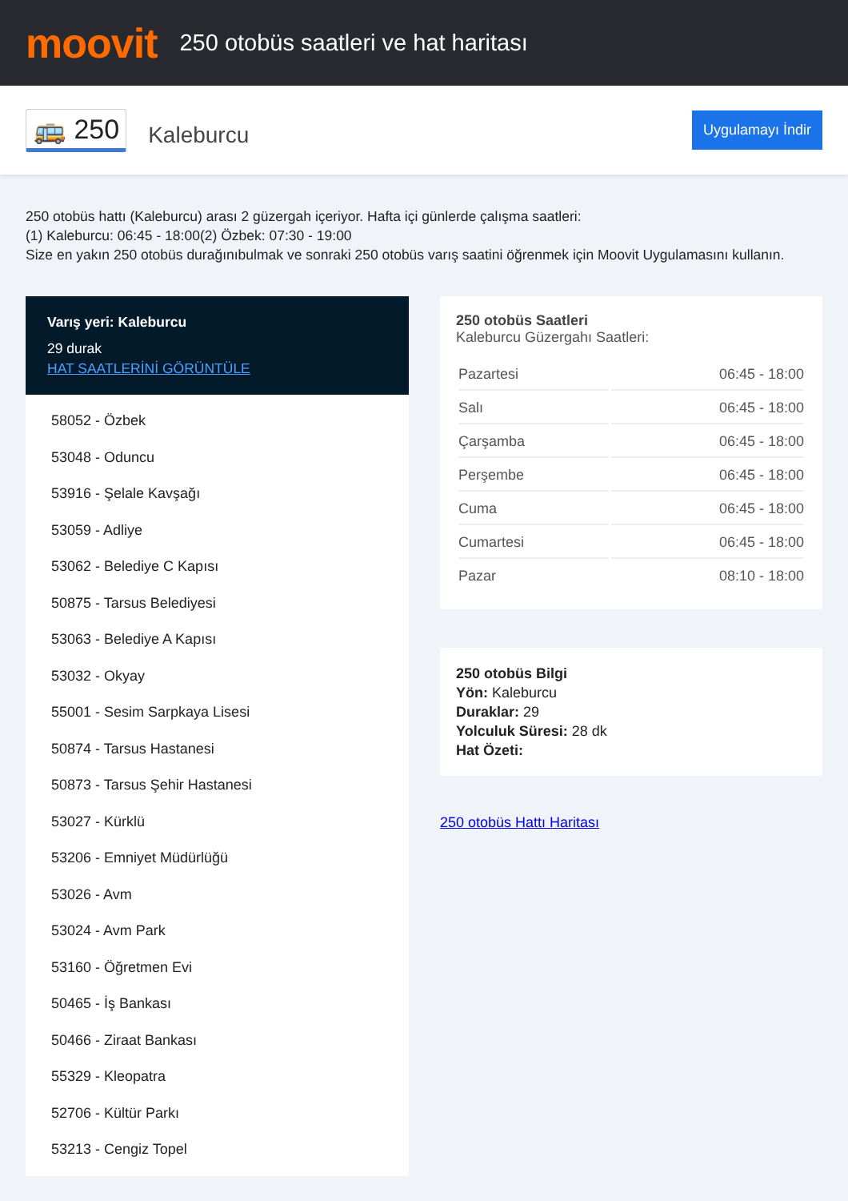moovit
250 otobüs saatleri ve hat haritası
🚌 250
Kaleburcu
Uygulamayı İndir
250 otobüs hattı (Kaleburcu) arası 2 güzergah içeriyor. Hafta içi günlerde çalışma saatleri:
(1) Kaleburcu: 06:45 - 18:00(2) Özbek: 07:30 - 19:00
Size en yakın 250 otobüs durağınıbulmak ve sonraki 250 otobüs varış saatini öğrenmek için Moovit Uygulamasını kullanın.
Varış yeri: Kaleburcu
29 durak
HAT SAATLERİNİ GÖRÜNTÜLE
58052 - Özbek
53048 - Oduncu
53916 - Şelale Kavşağı
53059 - Adliye
53062 - Belediye C Kapısı
50875 - Tarsus Belediyesi
53063 - Belediye A Kapısı
53032 - Okyay
55001 - Sesim Sarpkaya Lisesi
50874 - Tarsus Hastanesi
50873 - Tarsus Şehir Hastanesi
53027 - Kürklü
53206 - Emniyet Müdürlüğü
53026 - Avm
53024 - Avm Park
53160 - Öğretmen Evi
50465 - İş Bankası
50466 - Ziraat Bankası
55329 - Kleopatra
52706 - Kültür Parkı
53213 - Cengiz Topel
250 otobüs Saatleri
Kaleburcu Güzergahı Saatleri:
| Pazartesi | 06:45 - 18:00 |
| Salı | 06:45 - 18:00 |
| Çarşamba | 06:45 - 18:00 |
| Perşembe | 06:45 - 18:00 |
| Cuma | 06:45 - 18:00 |
| Cumartesi | 06:45 - 18:00 |
| Pazar | 08:10 - 18:00 |
250 otobüs Bilgi
Yön: Kaleburcu
Duraklar: 29
Yolculuk Süresi: 28 dk
Hat Özeti:
250 otobüs Hattı Haritası